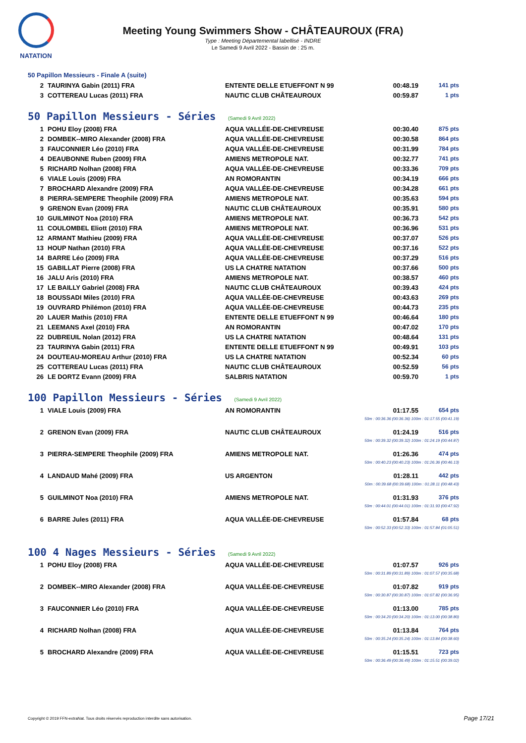NATATION
Meeting Young Swimmers Show - CHÂTEAUROUX (FRA)
Type : Meeting Départemental labellisé - INDRE
Le Samedi 9 Avril 2022 - Bassin de : 25 m.
50 Papillon Messieurs - Finale A (suite)
| 2 | TAURINYA Gabin (2011) FRA | ENTENTE DELLE ETUEFFONT N 99 | 00:48.19 | 141 pts |
| 3 | COTTEREAU Lucas (2011) FRA | NAUTIC CLUB CHÂTEAUROUX | 00:59.87 | 1 pts |
50 Papillon Messieurs - Séries (Samedi 9 Avril 2022)
| 1 | POHU Eloy (2008) FRA | AQUA VALLÉE-DE-CHEVREUSE | 00:30.40 | 875 pts |
| 2 | DOMBEK--MIRO Alexander (2008) FRA | AQUA VALLÉE-DE-CHEVREUSE | 00:30.58 | 864 pts |
| 3 | FAUCONNIER Léo (2010) FRA | AQUA VALLÉE-DE-CHEVREUSE | 00:31.99 | 784 pts |
| 4 | DEAUBONNE Ruben (2009) FRA | AMIENS METROPOLE NAT. | 00:32.77 | 741 pts |
| 5 | RICHARD Nolhan (2008) FRA | AQUA VALLÉE-DE-CHEVREUSE | 00:33.36 | 709 pts |
| 6 | VIALE Louis (2009) FRA | AN ROMORANTIN | 00:34.19 | 666 pts |
| 7 | BROCHARD Alexandre (2009) FRA | AQUA VALLÉE-DE-CHEVREUSE | 00:34.28 | 661 pts |
| 8 | PIERRA-SEMPERE Theophile (2009) FRA | AMIENS METROPOLE NAT. | 00:35.63 | 594 pts |
| 9 | GRENON Evan (2009) FRA | NAUTIC CLUB CHÂTEAUROUX | 00:35.91 | 580 pts |
| 10 | GUILMINOT Noa (2010) FRA | AMIENS METROPOLE NAT. | 00:36.73 | 542 pts |
| 11 | COULOMBEL Eliott (2010) FRA | AMIENS METROPOLE NAT. | 00:36.96 | 531 pts |
| 12 | ARMANT Mathieu (2009) FRA | AQUA VALLÉE-DE-CHEVREUSE | 00:37.07 | 526 pts |
| 13 | HOUP Nathan (2010) FRA | AQUA VALLÉE-DE-CHEVREUSE | 00:37.16 | 522 pts |
| 14 | BARRE Léo (2009) FRA | AQUA VALLÉE-DE-CHEVREUSE | 00:37.29 | 516 pts |
| 15 | GABILLAT Pierre (2008) FRA | US LA CHATRE NATATION | 00:37.66 | 500 pts |
| 16 | JALU Aris (2010) FRA | AMIENS METROPOLE NAT. | 00:38.57 | 460 pts |
| 17 | LE BAILLY Gabriel (2008) FRA | NAUTIC CLUB CHÂTEAUROUX | 00:39.43 | 424 pts |
| 18 | BOUSSADI Miles (2010) FRA | AQUA VALLÉE-DE-CHEVREUSE | 00:43.63 | 269 pts |
| 19 | OUVRARD Philémon (2010) FRA | AQUA VALLÉE-DE-CHEVREUSE | 00:44.73 | 235 pts |
| 20 | LAUER Mathis (2010) FRA | ENTENTE DELLE ETUEFFONT N 99 | 00:46.64 | 180 pts |
| 21 | LEEMANS Axel (2010) FRA | AN ROMORANTIN | 00:47.02 | 170 pts |
| 22 | DUBREUIL Nolan (2012) FRA | US LA CHATRE NATATION | 00:48.64 | 131 pts |
| 23 | TAURINYA Gabin (2011) FRA | ENTENTE DELLE ETUEFFONT N 99 | 00:49.91 | 103 pts |
| 24 | DOUTEAU-MOREAU Arthur (2010) FRA | US LA CHATRE NATATION | 00:52.34 | 60 pts |
| 25 | COTTEREAU Lucas (2011) FRA | NAUTIC CLUB CHÂTEAUROUX | 00:52.59 | 56 pts |
| 26 | LE DORTZ Evann (2009) FRA | SALBRIS NATATION | 00:59.70 | 1 pts |
100 Papillon Messieurs - Séries (Samedi 9 Avril 2022)
| 1 | VIALE Louis (2009) FRA | AN ROMORANTIN | 01:17.55 | 654 pts |
| 50m : 00:36.36 (00:36.36) 100m : 01:17.55 (00:41.19) | | | | |
| 2 | GRENON Evan (2009) FRA | NAUTIC CLUB CHÂTEAUROUX | 01:24.19 | 516 pts |
| 50m : 00:39.32 (00:39.32) 100m : 01:24.19 (00:44.87) | | | | |
| 3 | PIERRA-SEMPERE Theophile (2009) FRA | AMIENS METROPOLE NAT. | 01:26.36 | 474 pts |
| 50m : 00:40.23 (00:40.23) 100m : 01:26.36 (00:46.13) | | | | |
| 4 | LANDAUD Mahé (2009) FRA | US ARGENTON | 01:28.11 | 442 pts |
| 50m : 00:39.68 (00:39.68) 100m : 01:28.11 (00:48.43) | | | | |
| 5 | GUILMINOT Noa (2010) FRA | AMIENS METROPOLE NAT. | 01:31.93 | 376 pts |
| 50m : 00:44.01 (00:44.01) 100m : 01:31.93 (00:47.92) | | | | |
| 6 | BARRE Jules (2011) FRA | AQUA VALLÉE-DE-CHEVREUSE | 01:57.84 | 68 pts |
| 50m : 00:52.33 (00:52.33) 100m : 01:57.84 (01:05.51) | | | | |
100 4 Nages Messieurs - Séries (Samedi 9 Avril 2022)
| 1 | POHU Eloy (2008) FRA | AQUA VALLÉE-DE-CHEVREUSE | 01:07.57 | 926 pts |
| 50m : 00:31.89 (00:31.89) 100m : 01:07.57 (00:35.68) | | | | |
| 2 | DOMBEK--MIRO Alexander (2008) FRA | AQUA VALLÉE-DE-CHEVREUSE | 01:07.82 | 919 pts |
| 50m : 00:30.87 (00:30.87) 100m : 01:07.82 (00:36.95) | | | | |
| 3 | FAUCONNIER Léo (2010) FRA | AQUA VALLÉE-DE-CHEVREUSE | 01:13.00 | 785 pts |
| 50m : 00:34.20 (00:34.20) 100m : 01:13.00 (00:38.80) | | | | |
| 4 | RICHARD Nolhan (2008) FRA | AQUA VALLÉE-DE-CHEVREUSE | 01:13.84 | 764 pts |
| 50m : 00:35.24 (00:35.24) 100m : 01:13.84 (00:38.60) | | | | |
| 5 | BROCHARD Alexandre (2009) FRA | AQUA VALLÉE-DE-CHEVREUSE | 01:15.51 | 723 pts |
| 50m : 00:36.49 (00:36.49) 100m : 01:15.51 (00:39.02) | | | | |
Copyright © 2019 FFN-extraNat. Tous droits réservés reproduction interdite sans autorisation.
Page 17/21